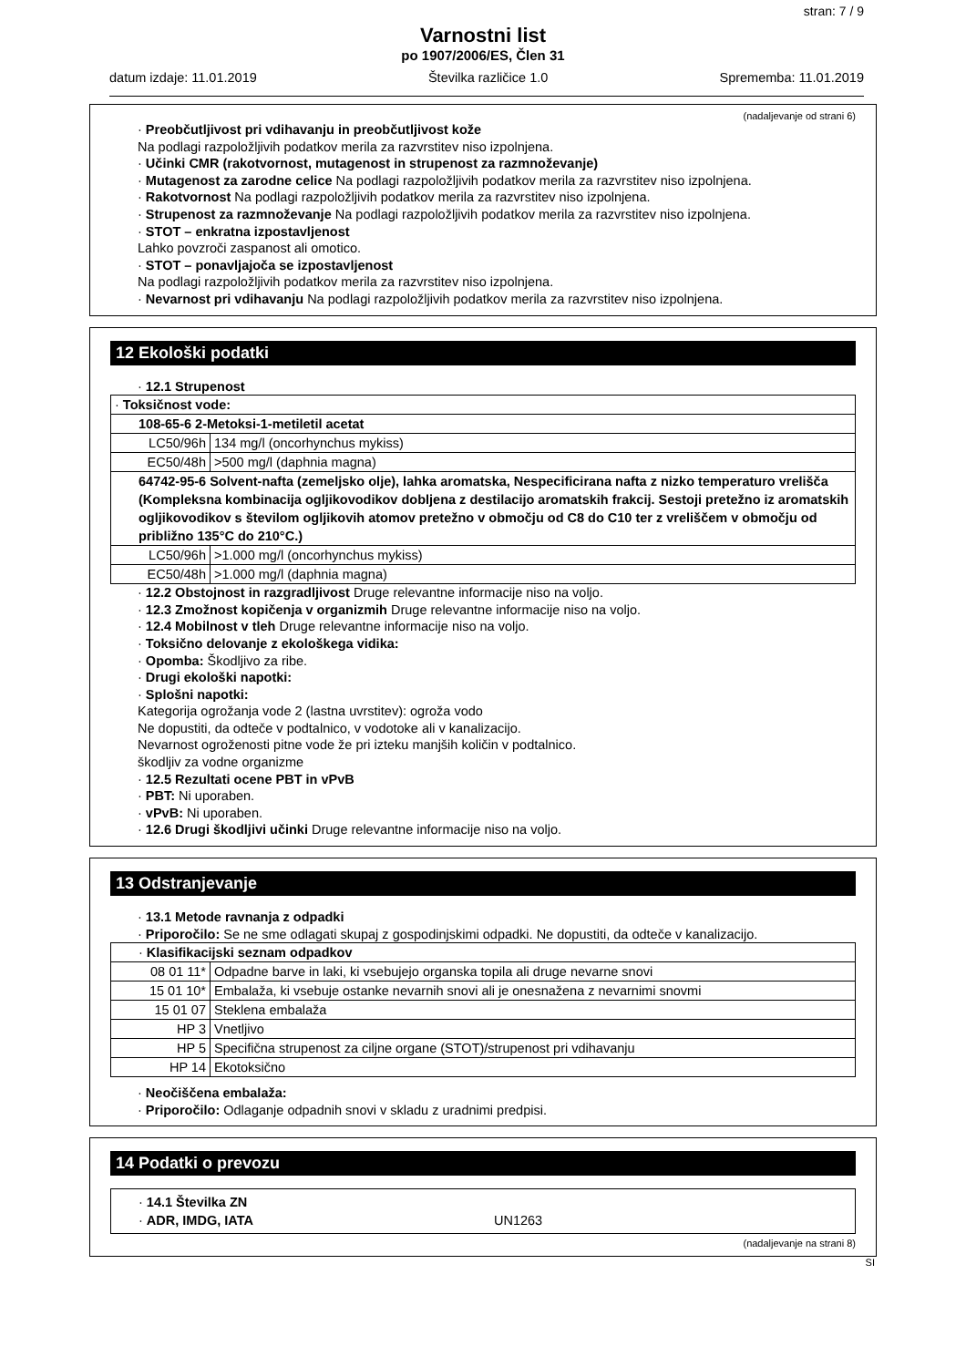stran: 7 / 9
Varnostni list
po 1907/2006/ES, Člen 31
datum izdaje: 11.01.2019 Številka različice 1.0 Sprememba: 11.01.2019
(nadaljevanje od strani 6)
· Preobčutljivost pri vdihavanju in preobčutljivost kože
Na podlagi razpoložljivih podatkov merila za razvrstitev niso izpolnjena.
· Učinki CMR (rakotvornost, mutagenost in strupenost za razmnoževanje)
· Mutagenost za zarodne celice Na podlagi razpoložljivih podatkov merila za razvrstitev niso izpolnjena.
· Rakotvornost Na podlagi razpoložljivih podatkov merila za razvrstitev niso izpolnjena.
· Strupenost za razmnoževanje Na podlagi razpoložljivih podatkov merila za razvrstitev niso izpolnjena.
· STOT – enkratna izpostavljenost
Lahko povzroči zaspanost ali omotico.
· STOT – ponavljajoča se izpostavljenost
Na podlagi razpoložljivih podatkov merila za razvrstitev niso izpolnjena.
· Nevarnost pri vdihavanju Na podlagi razpoložljivih podatkov merila za razvrstitev niso izpolnjena.
12 Ekološki podatki
· 12.1 Strupenost
| · Toksičnost vode: | |
| 108-65-6 2-Metoksi-1-metiletil acetat | |
| LC50/96h | 134 mg/l (oncorhynchus mykiss) |
| EC50/48h | >500 mg/l (daphnia magna) |
| 64742-95-6 Solvent-nafta (zemeljsko olje), lahka aromatska, Nespecificirana nafta z nizko temperaturo vrelišča (Kompleksna kombinacija ogljikovodikov dobljena z destilacijo aromatskih frakcij. Sestoji pretežno iz aromatskih ogljikovodikov s številom ogljikovih atomov pretežno v območju od C8 do C10 ter z vreliščem v območju od približno 135°C do 210°C.) | |
| LC50/96h | >1.000 mg/l (oncorhynchus mykiss) |
| EC50/48h | >1.000 mg/l (daphnia magna) |
· 12.2 Obstojnost in razgradljivost Druge relevantne informacije niso na voljo.
· 12.3 Zmožnost kopičenja v organizmih Druge relevantne informacije niso na voljo.
· 12.4 Mobilnost v tleh Druge relevantne informacije niso na voljo.
· Toksično delovanje z ekološkega vidika:
· Opomba: Škodljivo za ribe.
· Drugi ekološki napotki:
· Splošni napotki:
Kategorija ogrožanja vode 2 (lastna uvrstitev): ogroža vodo
Ne dopustiti, da odteče v podtalnico, v vodotoke ali v kanalizacijo.
Nevarnost ogroženosti pitne vode že pri izteku manjših količin v podtalnico.
škodljiv za vodne organizme
· 12.5 Rezultati ocene PBT in vPvB
· PBT: Ni uporaben.
· vPvB: Ni uporaben.
· 12.6 Drugi škodljivi učinki Druge relevantne informacije niso na voljo.
13 Odstranjevanje
· 13.1 Metode ravnanja z odpadki
· Priporočilo: Se ne sme odlagati skupaj z gospodinjskimi odpadki. Ne dopustiti, da odteče v kanalizacijo.
| · Klasifikacijski seznam odpadkov | |
| 08 01 11* | Odpadne barve in laki, ki vsebujejo organska topila ali druge nevarne snovi |
| 15 01 10* | Embalaža, ki vsebuje ostanke nevarnih snovi ali je onesnažena z nevarnimi snovmi |
| 15 01 07 | Steklena embalaža |
| HP 3 | Vnetljivo |
| HP 5 | Specifična strupenost za ciljne organe (STOT)/strupenost pri vdihavanju |
| HP 14 | Ekotoksično |
· Neočiščena embalaža:
· Priporočilo: Odlaganje odpadnih snovi v skladu z uradnimi predpisi.
14 Podatki o prevozu
| · 14.1 Številka ZN · ADR, IMDG, IATA UN1263 |
(nadaljevanje na strani 8)
SI